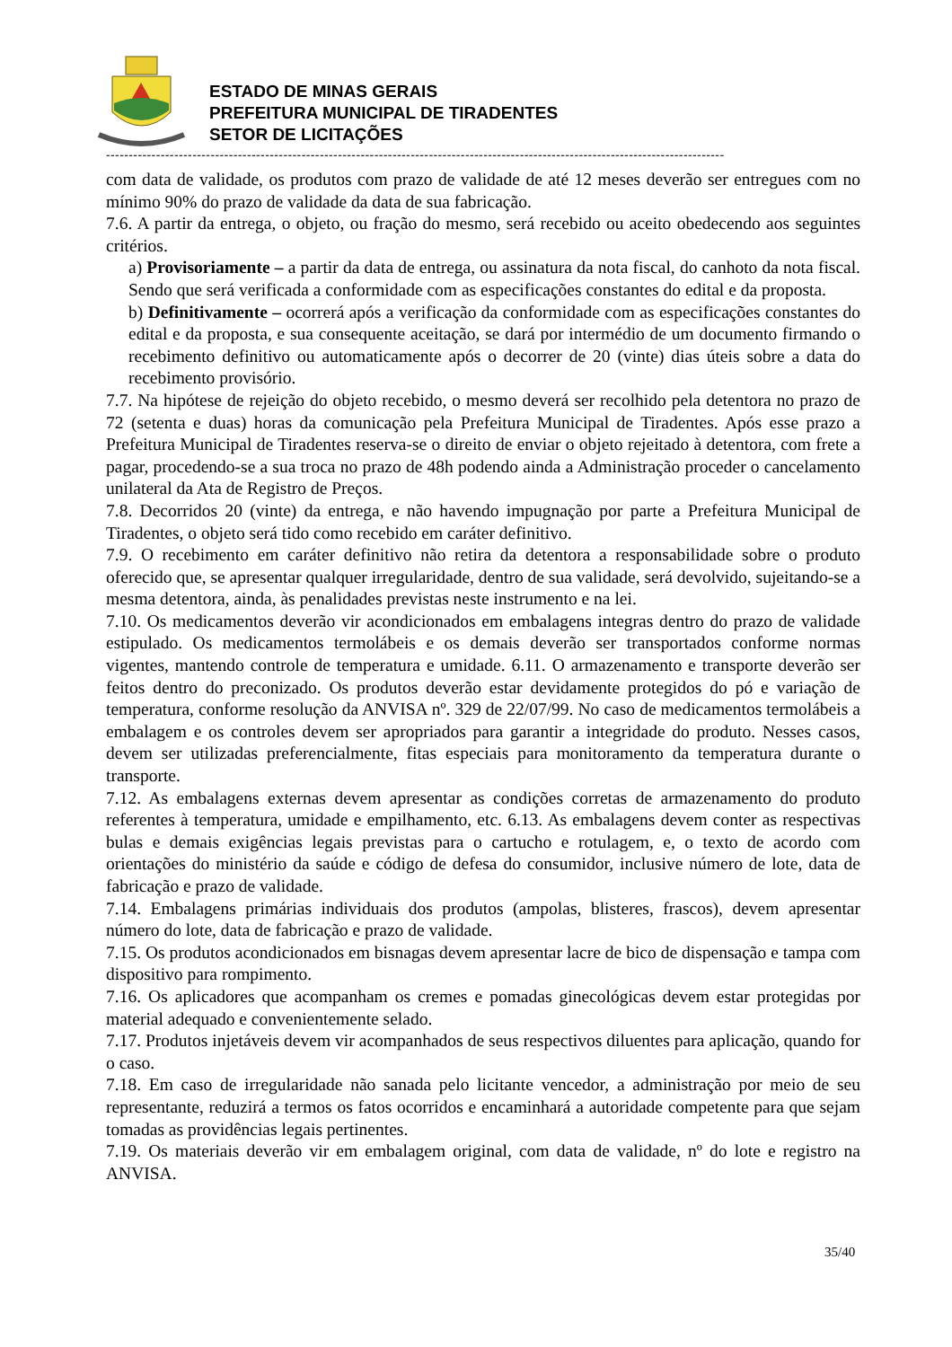ESTADO DE MINAS GERAIS
PREFEITURA MUNICIPAL DE TIRADENTES
SETOR DE LICITAÇÕES
----------------------------------------------------------------------------------------------------------------------------------------
com data de validade, os produtos com prazo de validade de até 12 meses deverão ser entregues com no mínimo 90% do prazo de validade da data de sua fabricação.
7.6. A partir da entrega, o objeto, ou fração do mesmo, será recebido ou aceito obedecendo aos seguintes critérios.
a) Provisoriamente – a partir da data de entrega, ou assinatura da nota fiscal, do canhoto da nota fiscal. Sendo que será verificada a conformidade com as especificações constantes do edital e da proposta.
b) Definitivamente – ocorrerá após a verificação da conformidade com as especificações constantes do edital e da proposta, e sua consequente aceitação, se dará por intermédio de um documento firmando o recebimento definitivo ou automaticamente após o decorrer de 20 (vinte) dias úteis sobre a data do recebimento provisório.
7.7. Na hipótese de rejeição do objeto recebido, o mesmo deverá ser recolhido pela detentora no prazo de 72 (setenta e duas) horas da comunicação pela Prefeitura Municipal de Tiradentes. Após esse prazo a Prefeitura Municipal de Tiradentes reserva-se o direito de enviar o objeto rejeitado à detentora, com frete a pagar, procedendo-se a sua troca no prazo de 48h podendo ainda a Administração proceder o cancelamento unilateral da Ata de Registro de Preços.
7.8. Decorridos 20 (vinte) da entrega, e não havendo impugnação por parte a Prefeitura Municipal de Tiradentes, o objeto será tido como recebido em caráter definitivo.
7.9. O recebimento em caráter definitivo não retira da detentora a responsabilidade sobre o produto oferecido que, se apresentar qualquer irregularidade, dentro de sua validade, será devolvido, sujeitando-se a mesma detentora, ainda, às penalidades previstas neste instrumento e na lei.
7.10. Os medicamentos deverão vir acondicionados em embalagens integras dentro do prazo de validade estipulado. Os medicamentos termolábeis e os demais deverão ser transportados conforme normas vigentes, mantendo controle de temperatura e umidade. 6.11. O armazenamento e transporte deverão ser feitos dentro do preconizado. Os produtos deverão estar devidamente protegidos do pó e variação de temperatura, conforme resolução da ANVISA nº. 329 de 22/07/99. No caso de medicamentos termolábeis a embalagem e os controles devem ser apropriados para garantir a integridade do produto. Nesses casos, devem ser utilizadas preferencialmente, fitas especiais para monitoramento da temperatura durante o transporte.
7.12. As embalagens externas devem apresentar as condições corretas de armazenamento do produto referentes à temperatura, umidade e empilhamento, etc. 6.13. As embalagens devem conter as respectivas bulas e demais exigências legais previstas para o cartucho e rotulagem, e, o texto de acordo com orientações do ministério da saúde e código de defesa do consumidor, inclusive número de lote, data de fabricação e prazo de validade.
7.14. Embalagens primárias individuais dos produtos (ampolas, blisteres, frascos), devem apresentar número do lote, data de fabricação e prazo de validade.
7.15. Os produtos acondicionados em bisnagas devem apresentar lacre de bico de dispensação e tampa com dispositivo para rompimento.
7.16. Os aplicadores que acompanham os cremes e pomadas ginecológicas devem estar protegidas por material adequado e convenientemente selado.
7.17. Produtos injetáveis devem vir acompanhados de seus respectivos diluentes para aplicação, quando for o caso.
7.18. Em caso de irregularidade não sanada pelo licitante vencedor, a administração por meio de seu representante, reduzirá a termos os fatos ocorridos e encaminhará a autoridade competente para que sejam tomadas as providências legais pertinentes.
7.19. Os materiais deverão vir em embalagem original, com data de validade, nº do lote e registro na ANVISA.
35/40